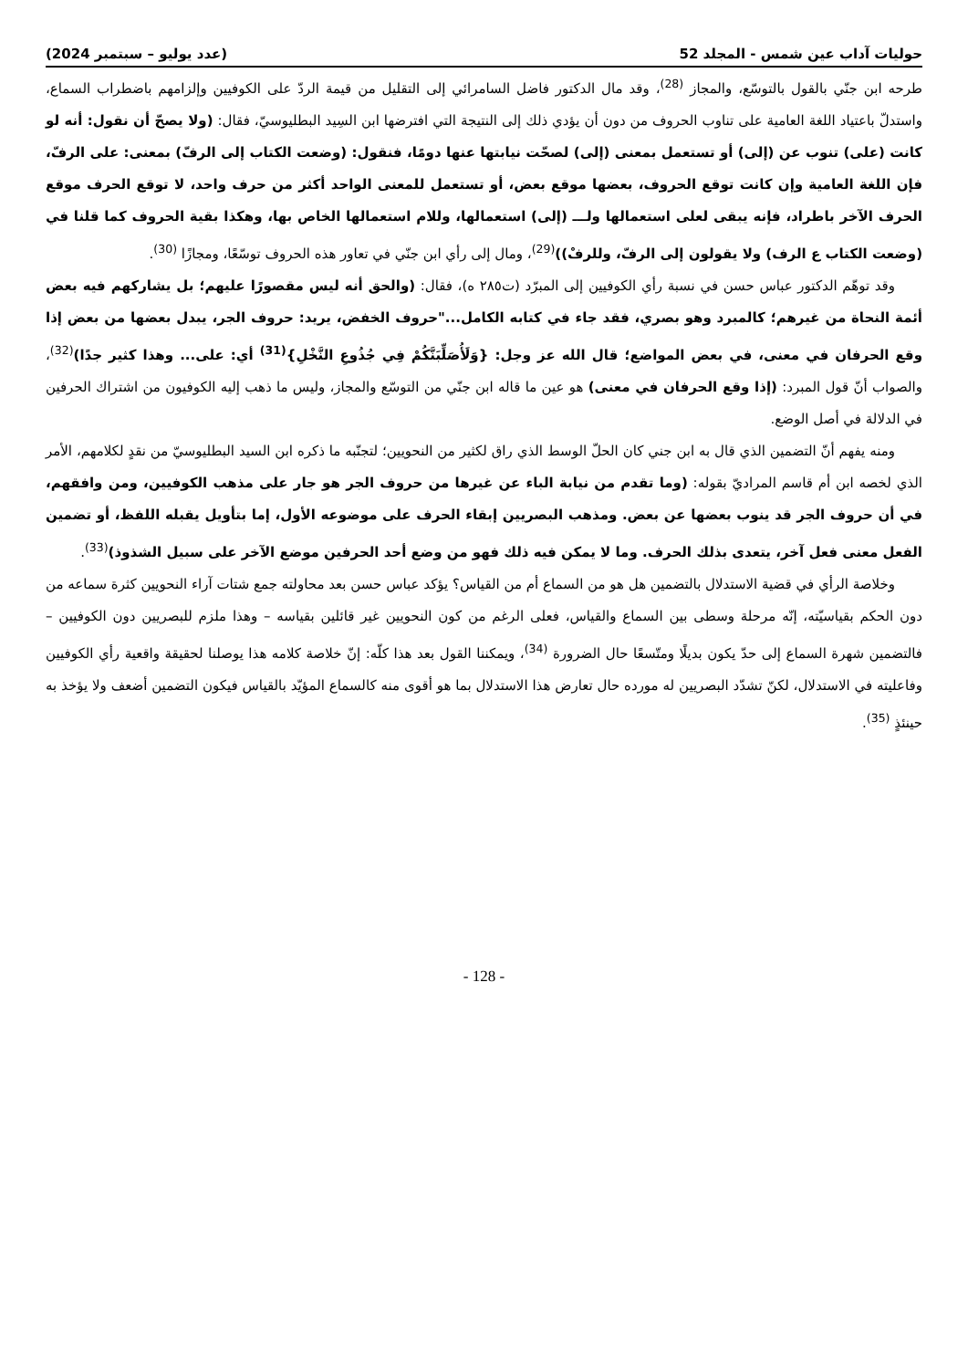حوليات آداب عين شمس - المجلد 52 (عدد يوليو – سبتمبر 2024)
طرحه ابن جنّي بالقول بالتوسّع، والمجاز <sup>(28)</sup>، وقد مال الدكتور فاضل السامرائي إلى التقليل من قيمة الردّ على الكوفيين وإلزامهم باضطراب السماع، واستدلّ باعتياد اللغة العامية على تناوب الحروف من دون أن يؤدي ذلك إلى النتيجة التي افترضها ابن السِيد البطليوسيّ، فقال: (ولا يصحّ أن نقول: أنه لو كانت (على) تنوب عن (إلى) أو تستعمل بمعنى (إلى) لصحّت نيابتها عنها دومًا، فنقول: (وضعت الكتاب إلى الرفّ) بمعنى: على الرفّ، فإن اللغة العامية وإن كانت توقع الحروف، بعضها موقع بعض، أو تستعمل للمعنى الواحد أكثر من حرف واحد، لا توقع الحرف موقع الحرف الآخر باطراد، فإنه يبقى لعلى استعمالها ولـــ (إلى) استعمالها، وللام استعمالها الخاص بها، وهكذا بقية الحروف كما قلنا في (وضعت الكتاب ع الرف) ولا يقولون إلى الرفّ، وللرفْ))<sup>(29)</sup>، ومال إلى رأي ابن جنّي في تعاور هذه الحروف توسّعًا، ومجازًا <sup>(30)</sup>.
وقد توهّم الدكتور عباس حسن في نسبة رأي الكوفيين إلى المبرّد (ت٢٨٥ ه)، فقال: (والحق أنه ليس مقصورًا عليهم؛ بل يشاركهم فيه بعض أئمة النحاة من غيرهم؛ كالمبرد وهو بصري، فقد جاء في كتابه الكامل..."حروف الخفض، يريد: حروف الجر، يبدل بعضها من بعض إذا وقع الحرفان في معنى، في بعض المواضع؛ قال الله عز وجل: {وَلَأُصَلِّبَنَّكُمْ فِي جُذُوعِ النَّخْلِ}<sup>(31)</sup> أي: على... وهذا كثير جدًا)<sup>(32)</sup>، والصواب أنّ قول المبرد: (إذا وقع الحرفان في معنى) هو عين ما قاله ابن جنّي من التوسّع والمجاز، وليس ما ذهب إليه الكوفيون من اشتراك الحرفين في الدلالة في أصل الوضع.
ومنه يفهم أنّ التضمين الذي قال به ابن جني كان الحلّ الوسط الذي راق لكثير من النحويين؛ لتجنّبه ما ذكره ابن السيد البطليوسيّ من نقدٍ لكلامهم، الأمر الذي لخصه ابن أم قاسم المراديّ بقوله: (وما تقدم من نيابة الباء عن غيرها من حروف الجر هو جار على مذهب الكوفيين، ومن وافقهم، في أن حروف الجر قد ينوب بعضها عن بعض. ومذهب البصريين إبقاء الحرف على موضوعه الأول، إما بتأويل يقبله اللفظ، أو تضمين الفعل معنى فعل آخر، يتعدى بذلك الحرف. وما لا يمكن فيه ذلك فهو من وضع أحد الحرفين موضع الآخر على سبيل الشذوذ)<sup>(33)</sup>.
وخلاصة الرأي في قضية الاستدلال بالتضمين هل هو من السماع أم من القياس؟ يؤكد عباس حسن بعد محاولته جمع شتات آراء النحويين كثرة سماعه من دون الحكم بقياسيّته، إنّه مرحلة وسطى بين السماع والقياس، فعلى الرغم من كون النحويين غير قائلين بقياسه – وهذا ملزم للبصريين دون الكوفيين – فالتضمين شهرة السماع إلى حدّ يكون بديلًا ومتّسعًا حال الضرورة <sup>(34)</sup>، ويمكننا القول بعد هذا كلّه: إنّ خلاصة كلامه هذا يوصلنا لحقيقة واقعية رأي الكوفيين وفاعليته في الاستدلال، لكنّ تشدّد البصريين له مورده حال تعارض هذا الاستدلال بما هو أقوى منه كالسماع المؤيّد بالقياس فيكون التضمين أضعف ولا يؤخذ به حينئذٍ <sup>(35)</sup>.
- 128 -